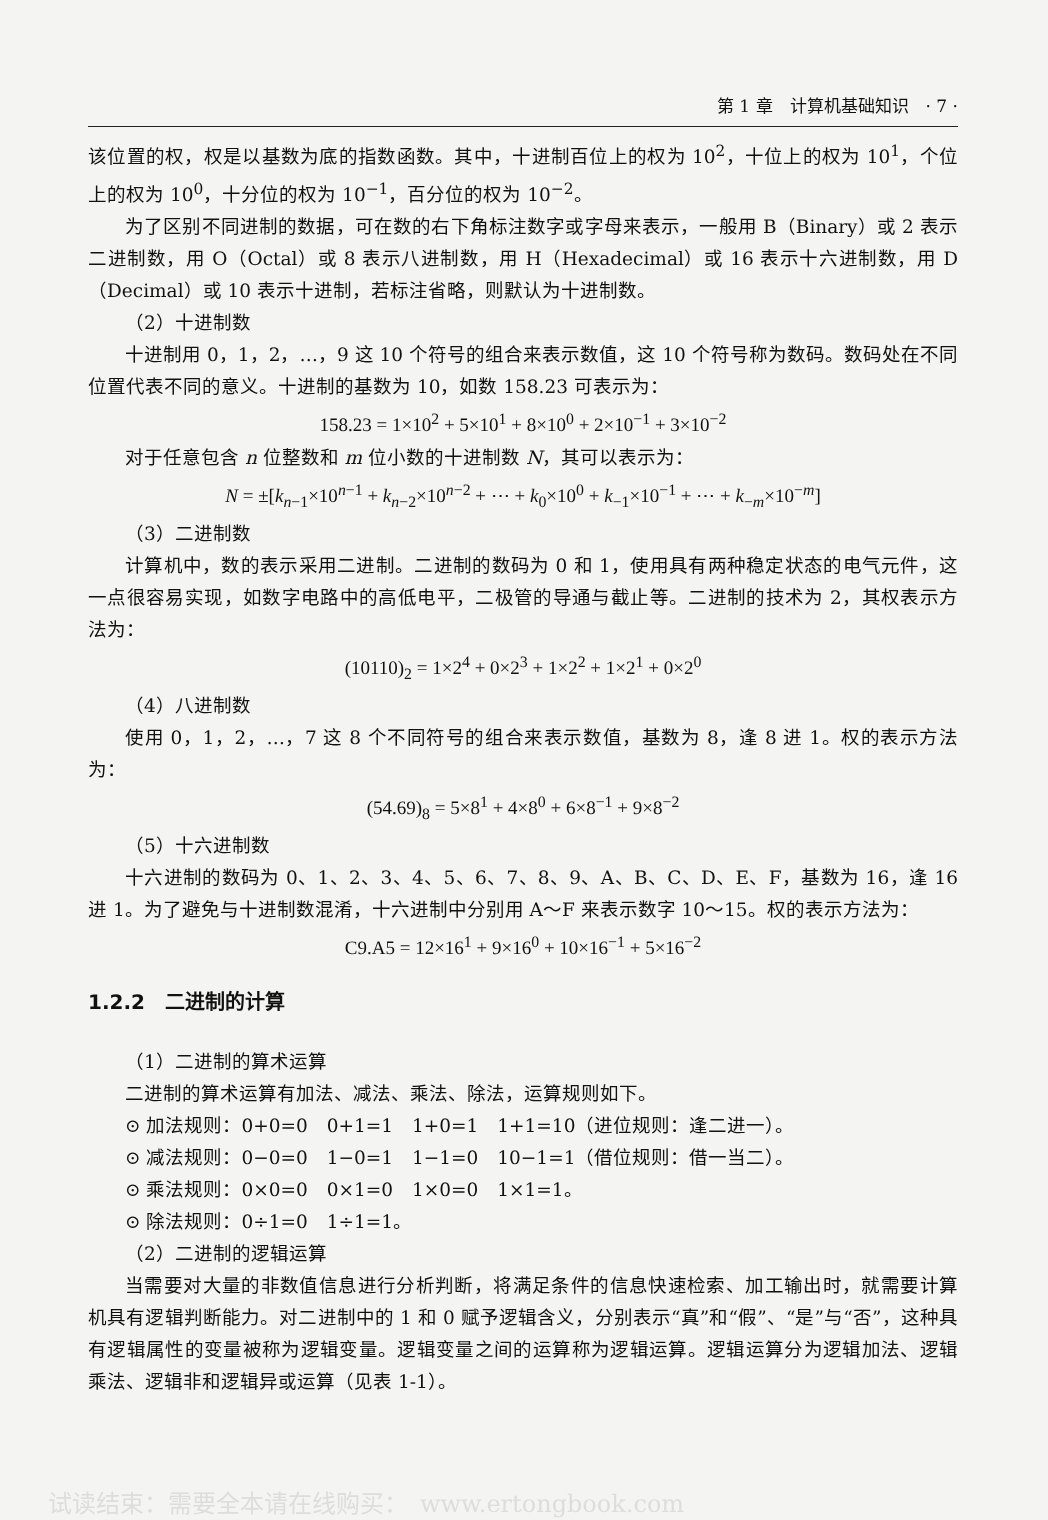第 1 章　计算机基础知识　· 7 ·
该位置的权，权是以基数为底的指数函数。其中，十进制百位上的权为 10<sup>2</sup>，十位上的权为 10<sup>1</sup>，个位上的权为 10<sup>0</sup>，十分位的权为 10<sup>−1</sup>，百分位的权为 10<sup>−2</sup>。
为了区别不同进制的数据，可在数的右下角标注数字或字母来表示，一般用 B（Binary）或 2 表示二进制数，用 O（Octal）或 8 表示八进制数，用 H（Hexadecimal）或 16 表示十六进制数，用 D（Decimal）或 10 表示十进制，若标注省略，则默认为十进制数。
（2）十进制数
十进制用 0，1，2，…，9 这 10 个符号的组合来表示数值，这 10 个符号称为数码。数码处在不同位置代表不同的意义。十进制的基数为 10，如数 158.23 可表示为：
158.23 = 1×10<sup>2</sup> + 5×10<sup>1</sup> + 8×10<sup>0</sup> + 2×10<sup>−1</sup> + 3×10<sup>−2</sup>
对于任意包含 n 位整数和 m 位小数的十进制数 N，其可以表示为：
N = ±[k<sub>n−1</sub>×10<sup>n−1</sup> + k<sub>n−2</sub>×10<sup>n−2</sup> + ⋯ + k<sub>0</sub>×10<sup>0</sup> + k<sub>−1</sub>×10<sup>−1</sup> + ⋯ + k<sub>−m</sub>×10<sup>−m</sup>]
（3）二进制数
计算机中，数的表示采用二进制。二进制的数码为 0 和 1，使用具有两种稳定状态的电气元件，这一点很容易实现，如数字电路中的高低电平，二极管的导通与截止等。二进制的技术为 2，其权表示方法为：
(10110)<sub>2</sub> = 1×2<sup>4</sup> + 0×2<sup>3</sup> + 1×2<sup>2</sup> + 1×2<sup>1</sup> + 0×2<sup>0</sup>
（4）八进制数
使用 0，1，2，…，7 这 8 个不同符号的组合来表示数值，基数为 8，逢 8 进 1。权的表示方法为：
(54.69)<sub>8</sub> = 5×8<sup>1</sup> + 4×8<sup>0</sup> + 6×8<sup>−1</sup> + 9×8<sup>−2</sup>
（5）十六进制数
十六进制的数码为 0、1、2、3、4、5、6、7、8、9、A、B、C、D、E、F，基数为 16，逢 16 进 1。为了避免与十进制数混淆，十六进制中分别用 A～F 来表示数字 10～15。权的表示方法为：
C9.A5 = 12×16<sup>1</sup> + 9×16<sup>0</sup> + 10×16<sup>−1</sup> + 5×16<sup>−2</sup>
1.2.2　二进制的计算
（1）二进制的算术运算
二进制的算术运算有加法、减法、乘法、除法，运算规则如下。
⊙ 加法规则：0+0=0　0+1=1　1+0=1　1+1=10（进位规则：逢二进一）。
⊙ 减法规则：0−0=0　1−0=1　1−1=0　10−1=1（借位规则：借一当二）。
⊙ 乘法规则：0×0=0　0×1=0　1×0=0　1×1=1。
⊙ 除法规则：0÷1=0　1÷1=1。
（2）二进制的逻辑运算
当需要对大量的非数值信息进行分析判断，将满足条件的信息快速检索、加工输出时，就需要计算机具有逻辑判断能力。对二进制中的 1 和 0 赋予逻辑含义，分别表示“真”和“假”、“是”与“否”，这种具有逻辑属性的变量被称为逻辑变量。逻辑变量之间的运算称为逻辑运算。逻辑运算分为逻辑加法、逻辑乘法、逻辑非和逻辑异或运算（见表 1-1）。
试读结束：需要全本请在线购买：　www.ertongbook.com